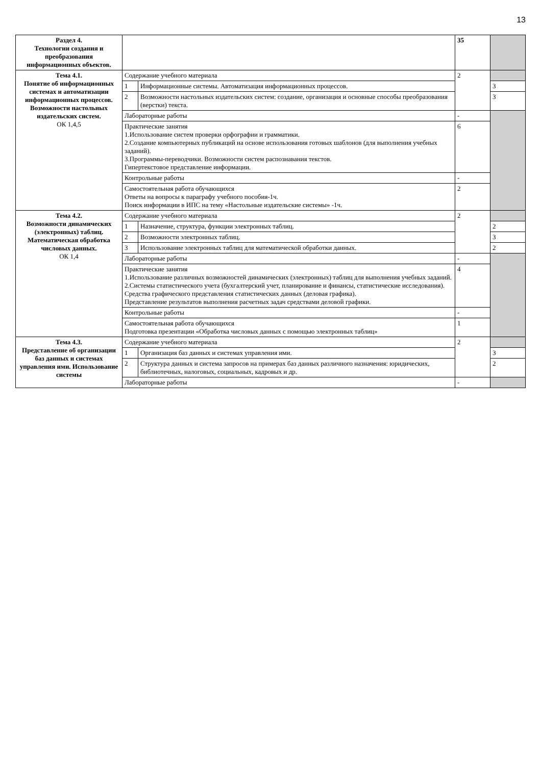13
| Раздел 4. Технологии создания и преобразования информационных объектов. | | | 35 | |
| Тема 4.1. Понятие об информационных системах и автоматизации информационных процессов. Возможности настольных издательских систем. ОК 1,4,5 | Содержание учебного материала | | 2 | |
| | 1 | Информационные системы. Автоматизация информационных процессов. | | 3 |
| | 2 | Возможности настольных издательских систем: создание, организация и основные способы преобразования (верстки) текста. | | 3 |
| | Лабораторные работы | | - | |
| | Практические занятия 1.Использование систем проверки орфографии и грамматики. 2.Создание компьютерных публикаций на основе использования готовых шаблонов (для выполнения учебных заданий). 3.Программы-переводчики. Возможности систем распознавания текстов. Гипертекстовое представление информации. | | 6 | |
| | Контрольные работы | | - | |
| | Самостоятельная работа обучающихся Ответы на вопросы к параграфу учебного пособия-1ч. Поиск информации в ИПС на тему «Настольные издательские системы» -1ч. | | 2 | |
| Тема 4.2. Возможности динамических (электронных) таблиц. Математическая обработка числовых данных. ОК 1,4 | Содержание учебного материала | | 2 | |
| | 1 | Назначение, структура, функции электронных таблиц. | | 2 |
| | 2 | Возможности электронных таблиц. | | 3 |
| | 3 | Использование электронных таблиц для математической обработки данных. | | 2 |
| | Лабораторные работы | | - | |
| | Практические занятия 1.Использование различных возможностей динамических (электронных) таблиц для выполнения учебных заданий. 2.Системы статистического учета (бухгалтерский учет, планирование и финансы, статистические исследования). Средства графического представления статистических данных (деловая графика). Представление результатов выполнения расчетных задач средствами деловой графики. | | 4 | |
| | Контрольные работы | | - | |
| | Самостоятельная работа обучающихся Подготовка презентации «Обработка числовых данных с помощью электронных таблиц» | | 1 | |
| Тема 4.3. Представление об организации баз данных и системах управления ими. Использование системы | Содержание учебного материала | | 2 | |
| | 1 | Организация баз данных и системах управления ими. | | 3 |
| | 2 | Структура данных и система запросов на примерах баз данных различного назначения: юридических, библиотечных, налоговых, социальных, кадровых и др. | | 2 |
| | Лабораторные работы | | - | |